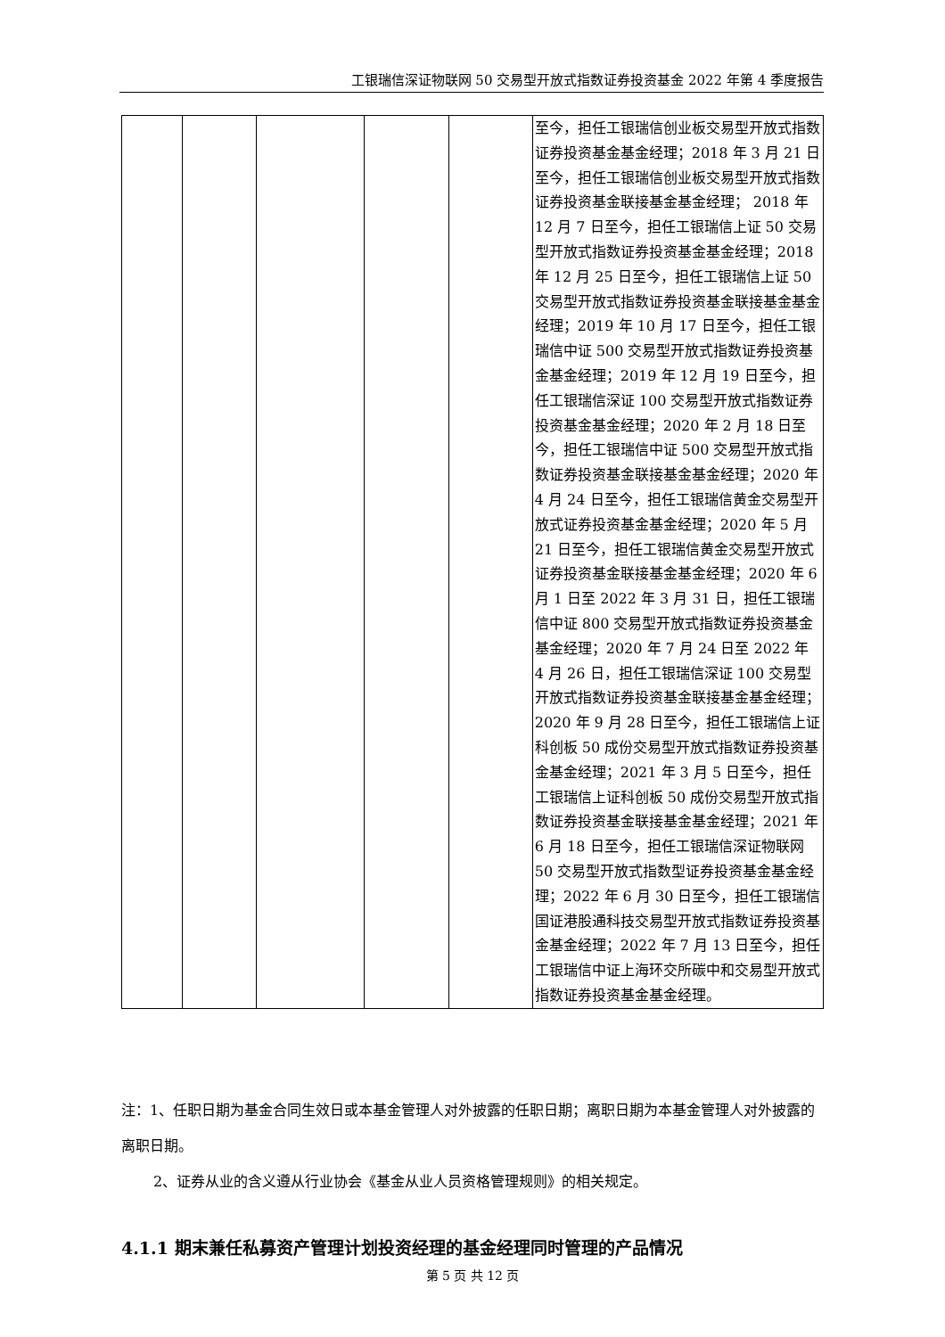工银瑞信深证物联网 50 交易型开放式指数证券投资基金 2022 年第 4 季度报告
| | | | | | 至今，担任工银瑞信创业板交易型开放式指数证券投资基金基金经理；2018 年 3 月 21 日至今，担任工银瑞信创业板交易型开放式指数证券投资基金联接基金基金经理； 2018 年 12 月 7 日至今，担任工银瑞信上证 50 交易型开放式指数证券投资基金基金经理；2018 年 12 月 25 日至今，担任工银瑞信上证 50 交易型开放式指数证券投资基金联接基金基金经理；2019 年 10 月 17 日至今，担任工银瑞信中证 500 交易型开放式指数证券投资基金基金经理；2019 年 12 月 19 日至今，担任工银瑞信深证 100 交易型开放式指数证券投资基金基金经理；2020 年 2 月 18 日至今，担任工银瑞信中证 500 交易型开放式指数证券投资基金联接基金基金经理；2020 年 4 月 24 日至今，担任工银瑞信黄金交易型开放式证券投资基金基金经理；2020 年 5 月 21 日至今，担任工银瑞信黄金交易型开放式证券投资基金联接基金基金经理；2020 年 6 月 1 日至 2022 年 3 月 31 日，担任工银瑞信中证 800 交易型开放式指数证券投资基金基金经理；2020 年 7 月 24 日至 2022 年 4 月 26 日，担任工银瑞信深证 100 交易型开放式指数证券投资基金联接基金基金经理；2020 年 9 月 28 日至今，担任工银瑞信上证科创板 50 成份交易型开放式指数证券投资基金基金经理；2021 年 3 月 5 日至今，担任工银瑞信上证科创板 50 成份交易型开放式指数证券投资基金联接基金基金经理；2021 年 6 月 18 日至今，担任工银瑞信深证物联网 50 交易型开放式指数型证券投资基金基金经理；2022 年 6 月 30 日至今，担任工银瑞信国证港股通科技交易型开放式指数证券投资基金基金经理；2022 年 7 月 13 日至今，担任工银瑞信中证上海环交所碳中和交易型开放式指数证券投资基金基金经理。 |
注：1、任职日期为基金合同生效日或本基金管理人对外披露的任职日期；离职日期为本基金管理人对外披露的离职日期。
2、证券从业的含义遵从行业协会《基金从业人员资格管理规则》的相关规定。
4.1.1 期末兼任私募资产管理计划投资经理的基金经理同时管理的产品情况
第 5 页 共 12 页